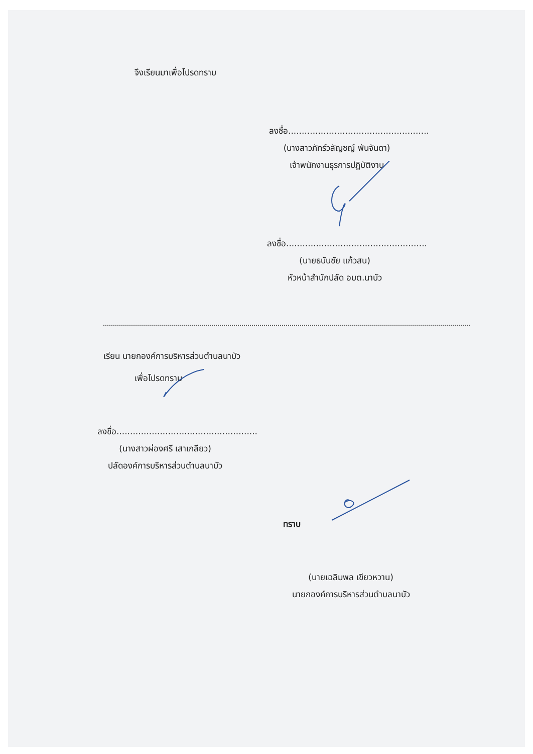จึงเรียนมาเพื่อโปรดทราบ
ลงชื่อ....................................................
(นางสาวภัทร์วลัญชญ์ พันจันดา)
เจ้าพนักงานธุรการปฏิบัติงาน
ลงชื่อ....................................................
(นายธนันชัย แก้วสน)
หัวหน้าสำนักปลัด อบต.นาบัว
เรียน นายกองค์การบริหารส่วนตำบลนาบัว
เพื่อโปรดทราบ
ลงชื่อ....................................................
(นางสาวผ่องศรี เสาเกลียว)
ปลัดองค์การบริหารส่วนตำบลนาบัว
ทราบ
(นายเฉลิมพล เขียวหวาน)
นายกองค์การบริหารส่วนตำบลนาบัว